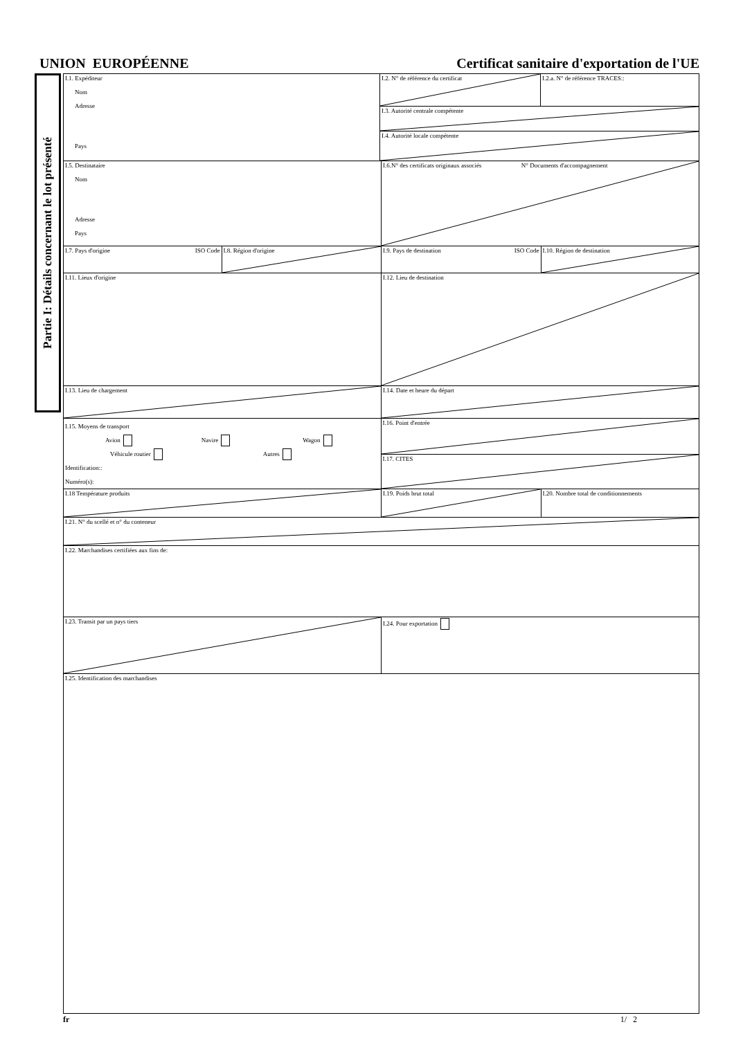UNION EUROPÉENNE Certificat sanitaire d'exportation de l'UE
Partie I: Détails concernant le lot présenté
I.1. Expéditeur
Nom
Adresse
Pays
I.2. N° de référence du certificat I.2.a. N° de référence TRACES::
I.3. Autorité centrale compétente
I.4. Autorité locale compétente
I.5. Destinataire
Nom
Adresse
Pays
I.6.N° des certificats originaux associés N° Documents d'accompagnement
I.7. Pays d'origine ISO Code I.8. Région d'origine I.9. Pays de destination ISO Code I.10. Région de destination
I.11. Lieux d'origine I.12. Lieu de destination
I.13. Lieu de chargement I.14. Date et heure du départ
I.15. Moyens de transport
Avion Navire Wagon
Véhicule routier Autres
Identification::
Numéro(s):
I.16. Point d'entrée
I.17. CITES
I.18 Température produits I.19. Poids brut total I.20. Nombre total de conditionnements
I.21. N° du scellé et n° du conteneur
I.22. Marchandises certifiées aux fins de:
I.23. Transit par un pays tiers I.24. Pour exportation
I.25. Identification des marchandises
fr 1/ 2